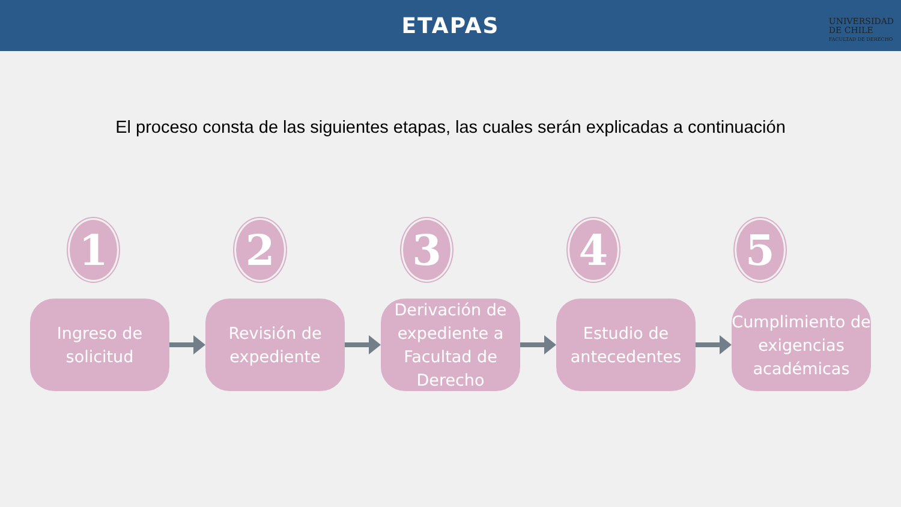ETAPAS
UNIVERSIDAD
DE CHILE
FACULTAD DE DERECHO
El proceso consta de las siguientes etapas, las cuales serán explicadas a continuación
1 2 3 4 5
Ingreso de
solicitud
Revisión de
expediente
Derivación de
expediente a
Facultad de
Derecho
Estudio de
antecedentes
Cumplimiento de
exigencias
académicas